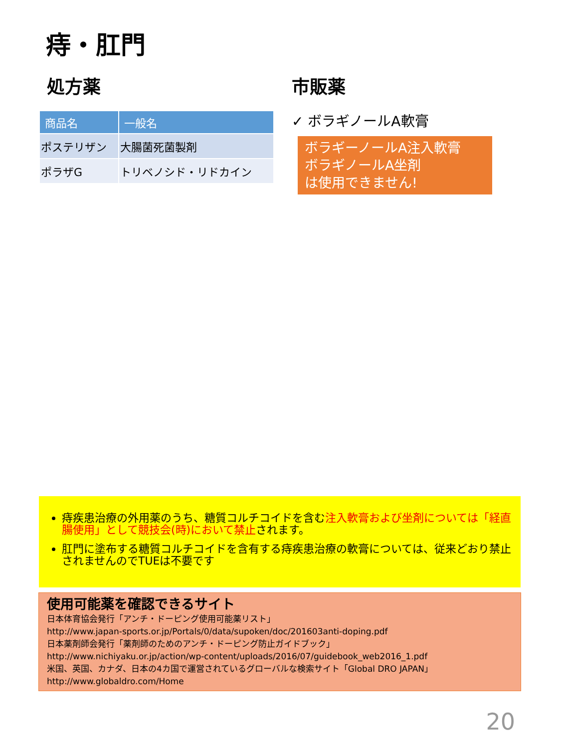痔・肛門
処方薬
| 商品名 | 一般名 |
| --- | --- |
| ポステリザン | 大腸菌死菌製剤 |
| ポラザG | トリベノシド・リドカイン |
市販薬
✓ ボラギノールA軟膏
ボラギーノールA注入軟膏
ボラギノールA坐剤
は使用できません!
痔疾患治療の外用薬のうち、糖質コルチコイドを含む注入軟膏および坐剤については「経直腸使用」として競技会(時)において禁止されます。
肛門に塗布する糖質コルチコイドを含有する痔疾患治療の軟膏については、従来どおり禁止されませんのでTUEは不要です
使用可能薬を確認できるサイト
日本体育協会発行「アンチ・ドーピング使用可能薬リスト」
http://www.japan-sports.or.jp/Portals/0/data/supoken/doc/201603anti-doping.pdf
日本薬剤師会発行「薬剤師のためのアンチ・ドーピング防止ガイドブック」
http://www.nichiyaku.or.jp/action/wp-content/uploads/2016/07/guidebook_web2016_1.pdf
米国、英国、カナダ、日本の4カ国で運営されているグローバルな検索サイト「Global DRO JAPAN」
http://www.globaldro.com/Home
20